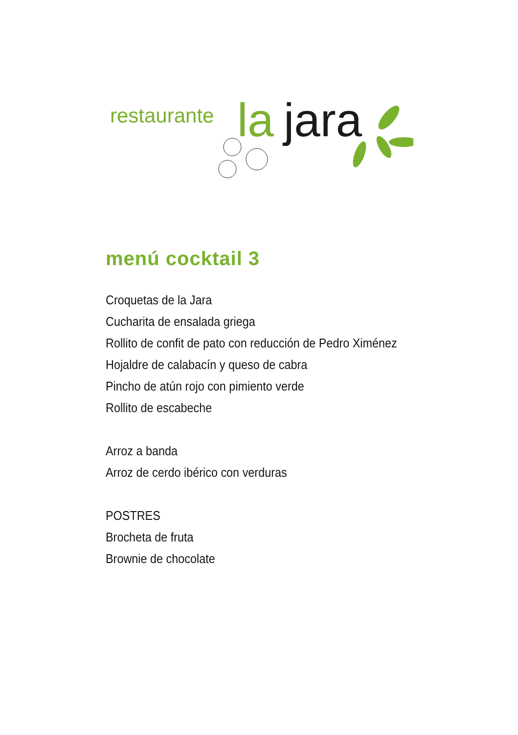restaurante
la
jara
menú cocktail 3
Croquetas de la Jara
Cucharita de ensalada griega
Rollito de confit de pato con reducción de Pedro Ximénez
Hojaldre de calabacín y queso de cabra
Pincho de atún rojo con pimiento verde
Rollito de escabeche
Arroz a banda
Arroz de cerdo ibérico con verduras
POSTRES
Brocheta de fruta
Brownie de chocolate